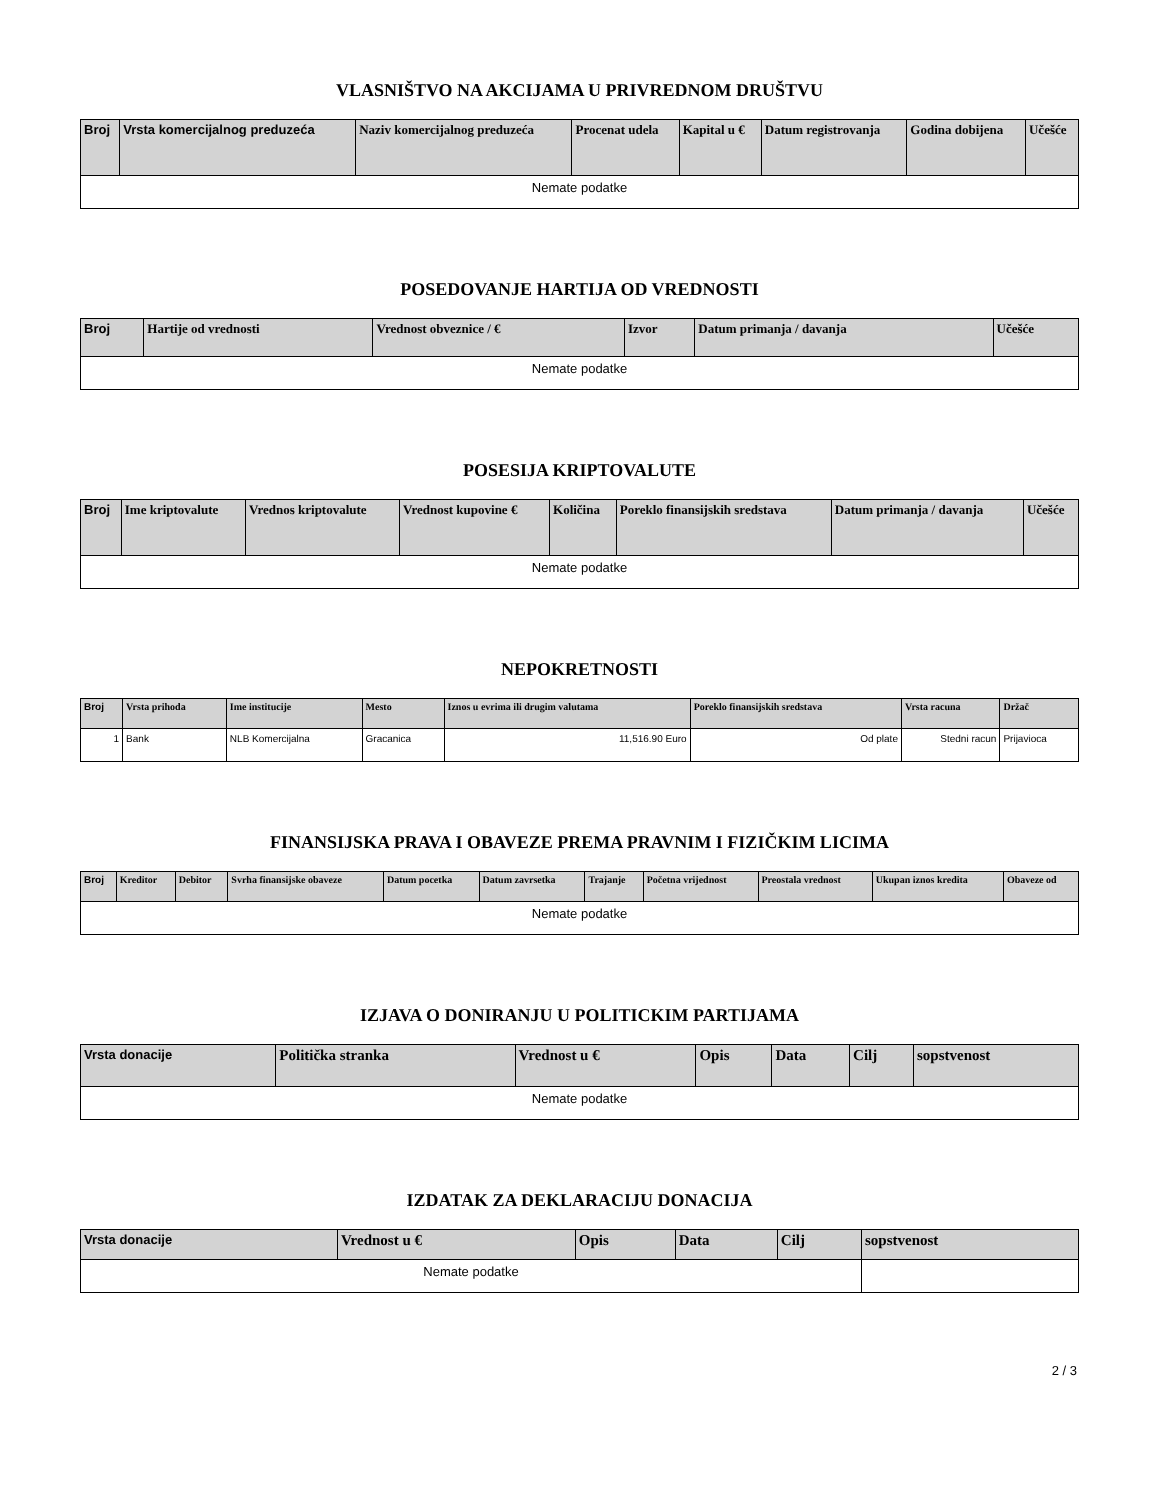VLASNIŠTVO NA AKCIJAMA U PRIVREDNOM DRUŠTVU
| Broj | Vrsta komercijalnog preduzeća | Naziv komercijalnog preduzeća | Procenat udela | Kapital u € | Datum registrovanja | Godina dobijena | Učešće |
| --- | --- | --- | --- | --- | --- | --- | --- |
| Nemate podatke | | | | | | | |
POSEDOVANJE HARTIJA OD VREDNOSTI
| Broj | Hartije od vrednosti | Vrednost obveznice / € | Izvor | Datum primanja / davanja | Učešće |
| --- | --- | --- | --- | --- | --- |
| Nemate podatke | | | | | |
POSESIJA KRIPTOVALUTE
| Broj | Ime kriptovalute | Vrednos kriptovalute | Vrednost kupovine € | Količina | Poreklo finansijskih sredstava | Datum primanja / davanja | Učešće |
| --- | --- | --- | --- | --- | --- | --- | --- |
| Nemate podatke | | | | | | | |
NEPOKRETNOSTI
| Broj | Vrsta prihoda | Ime institucije | Mesto | Iznos u evrima ili drugim valutama | Poreklo finansijskih sredstava | Vrsta racuna | Držač |
| --- | --- | --- | --- | --- | --- | --- | --- |
| 1 | Bank | NLB Komercijalna | Gracanica | 11,516.90 Euro | Od plate | Stedni racun | Prijavioca |
FINANSIJSKA PRAVA I OBAVEZE PREMA PRAVNIM I FIZIČKIM LICIMA
| Broj | Kreditor | Debitor | Svrha finansijske obaveze | Datum pocetka | Datum zavrsetka | Trajanje | Početna vrijednost | Preostala vrednost | Ukupan iznos kredita | Obaveze od |
| --- | --- | --- | --- | --- | --- | --- | --- | --- | --- | --- |
| Nemate podatke | | | | | | | | | | |
IZJAVA O DONIRANJU U POLITICKIM PARTIJAMA
| Vrsta donacije | Politička stranka | Vrednost u € | Opis | Data | Cilj | sopstvenost |
| --- | --- | --- | --- | --- | --- | --- |
| Nemate podatke | | | | | | |
IZDATAK ZA DEKLARACIJU DONACIJA
| Vrsta donacije | Vrednost u € | Opis | Data | Cilj | sopstvenost |
| --- | --- | --- | --- | --- | --- |
| Nemate podatke | | | | | |
2 / 3